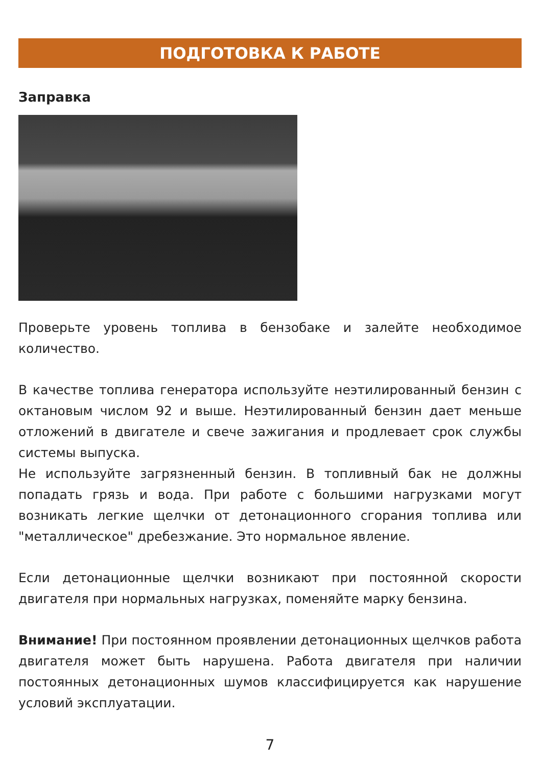ПОДГОТОВКА К РАБОТЕ
Заправка
Проверьте уровень топлива в бензобаке и залейте необходимое количество.
В качестве топлива генератора используйте неэтилированный бензин с октановым числом 92 и выше. Неэтилированный бензин дает меньше отложений в двигателе и свече зажигания и продлевает срок службы системы выпуска.
Не используйте загрязненный бензин. В топливный бак не должны попадать грязь и вода. При работе с большими нагрузками могут возникать легкие щелчки от детонационного сгорания топлива или "металлическое" дребезжание. Это нормальное явление.
Если детонационные щелчки возникают при постоянной скорости двигателя при нормальных нагрузках, поменяйте марку бензина.
Внимание! При постоянном проявлении детонационных щелчков работа двигателя может быть нарушена. Работа двигателя при наличии постоянных детонационных шумов классифицируется как нарушение условий эксплуатации.
7